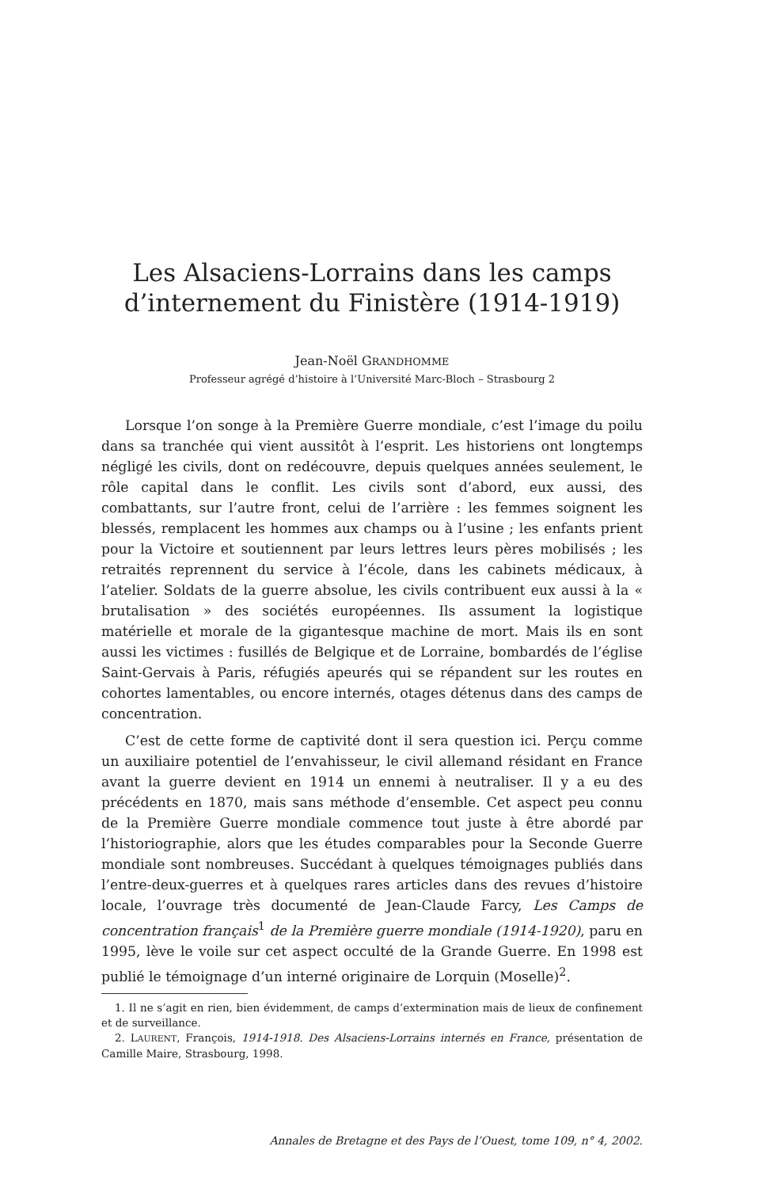Les Alsaciens-Lorrains dans les camps d’internement du Finistère (1914-1919)
Jean-Noël GRANDHOMME
Professeur agrégé d’histoire à l’Université Marc-Bloch – Strasbourg 2
Lorsque l’on songe à la Première Guerre mondiale, c’est l’image du poilu dans sa tranchée qui vient aussitôt à l’esprit. Les historiens ont longtemps négligé les civils, dont on redécouvre, depuis quelques années seulement, le rôle capital dans le conflit. Les civils sont d’abord, eux aussi, des combattants, sur l’autre front, celui de l’arrière : les femmes soignent les blessés, remplacent les hommes aux champs ou à l’usine ; les enfants prient pour la Victoire et soutiennent par leurs lettres leurs pères mobilisés ; les retraités reprennent du service à l’école, dans les cabinets médicaux, à l’atelier. Soldats de la guerre absolue, les civils contribuent eux aussi à la « brutalisation » des sociétés européennes. Ils assument la logistique matérielle et morale de la gigantesque machine de mort. Mais ils en sont aussi les victimes : fusillés de Belgique et de Lorraine, bombardés de l’église Saint-Gervais à Paris, réfugiés apeurés qui se répandent sur les routes en cohortes lamentables, ou encore internés, otages détenus dans des camps de concentration.
C’est de cette forme de captivité dont il sera question ici. Perçu comme un auxiliaire potentiel de l’envahisseur, le civil allemand résidant en France avant la guerre devient en 1914 un ennemi à neutraliser. Il y a eu des précédents en 1870, mais sans méthode d’ensemble. Cet aspect peu connu de la Première Guerre mondiale commence tout juste à être abordé par l’historiographie, alors que les études comparables pour la Seconde Guerre mondiale sont nombreuses. Succédant à quelques témoignages publiés dans l’entre-deux-guerres et à quelques rares articles dans des revues d’histoire locale, l’ouvrage très documenté de Jean-Claude Farcy, Les Camps de concentration français<sup>1</sup> de la Première guerre mondiale (1914-1920), paru en 1995, lève le voile sur cet aspect occulté de la Grande Guerre. En 1998 est publié le témoignage d’un interné originaire de Lorquin (Moselle)<sup>2</sup>.
1. Il ne s’agit en rien, bien évidemment, de camps d’extermination mais de lieux de confinement et de surveillance.
2. LAURENT, François, 1914-1918. Des Alsaciens-Lorrains internés en France, présentation de Camille Maire, Strasbourg, 1998.
Annales de Bretagne et des Pays de l’Ouest, tome 109, n° 4, 2002.